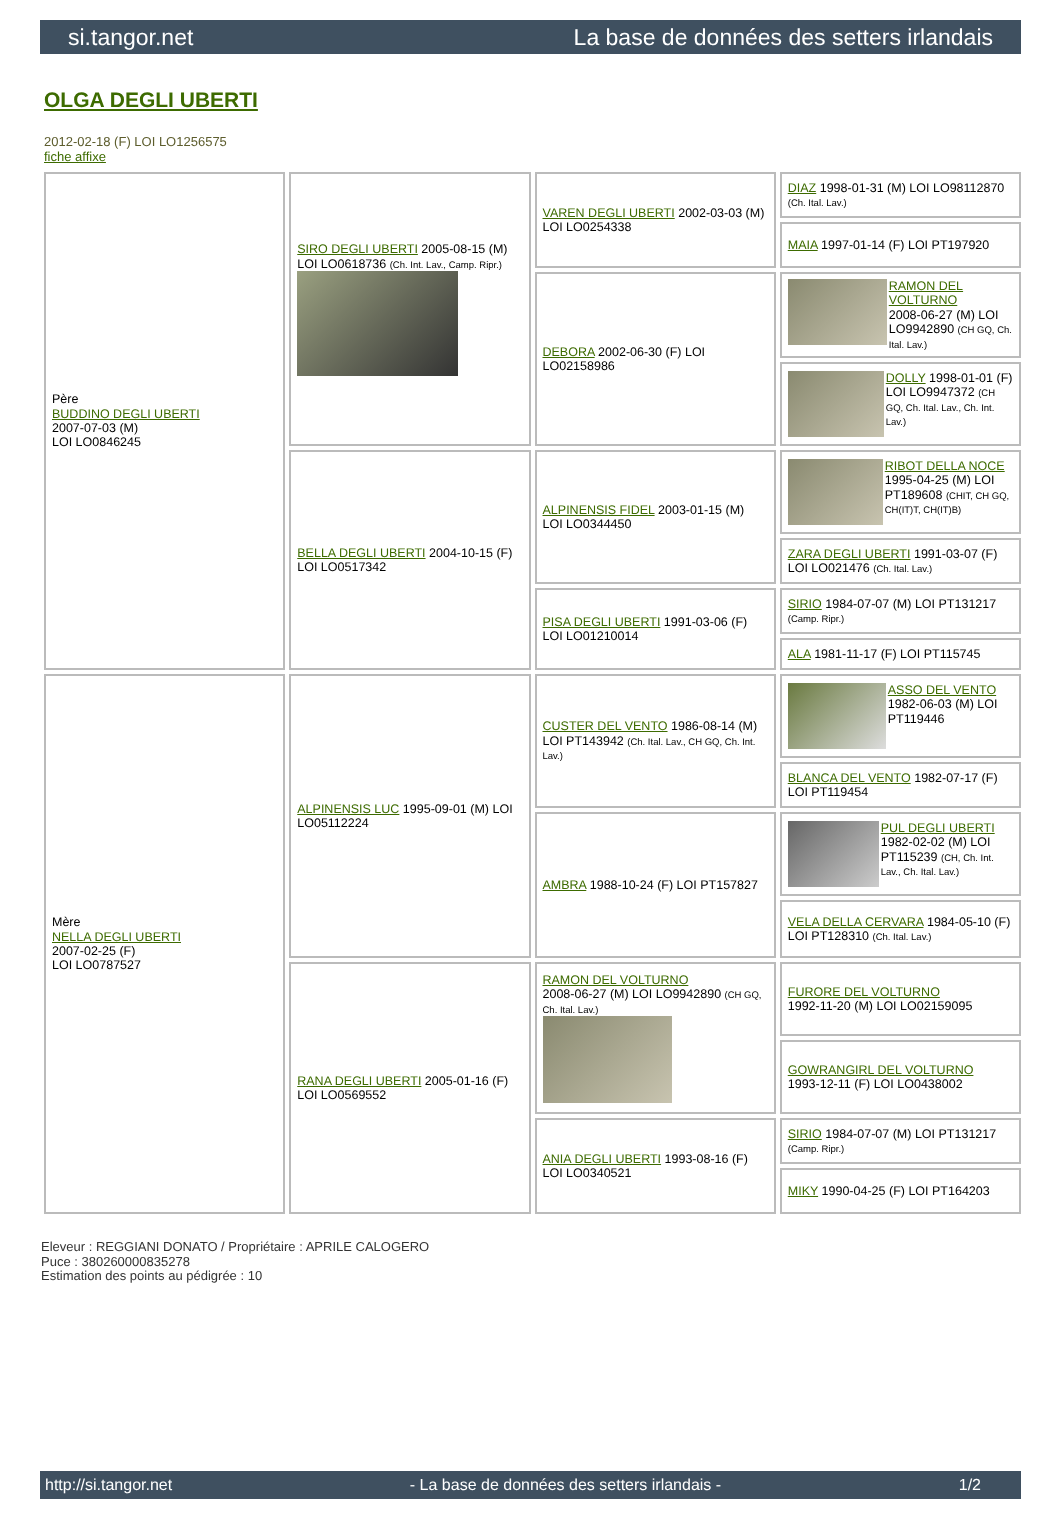si.tangor.net La base de données des setters irlandais
OLGA DEGLI UBERTI
2012-02-18 (F) LOI LO1256575
fiche affixe
| Père BUDDINO DEGLI UBERTI 2007-07-03 (M) LOI LO0846245 | SIRO DEGLI UBERTI 2005-08-15 (M) LOI LO0618736 (Ch. Int. Lav., Camp. Ripr.) | VAREN DEGLI UBERTI 2002-03-03 (M) LOI LO0254338 | DIAZ 1998-01-31 (M) LOI LO98112870 (Ch. Ital. Lav.) |
| | | | MAIA 1997-01-14 (F) LOI PT197920 |
| | | DEBORA 2002-06-30 (F) LOI LO02158986 | RAMON DEL VOLTURNO 2008-06-27 (M) LOI LO9942890 (CH GQ, Ch. Ital. Lav.) |
| | | | DOLLY 1998-01-01 (F) LOI LO9947372 (CH GQ, Ch. Ital. Lav., Ch. Int. Lav.) |
| | BELLA DEGLI UBERTI 2004-10-15 (F) LOI LO0517342 | ALPINENSIS FIDEL 2003-01-15 (M) LOI LO0344450 | RIBOT DELLA NOCE 1995-04-25 (M) LOI PT189608 (CHIT, CH GQ, CH(IT)T, CH(IT)B) |
| | | | ZARA DEGLI UBERTI 1991-03-07 (F) LOI LO021476 (Ch. Ital. Lav.) |
| | | PISA DEGLI UBERTI 1991-03-06 (F) LOI LO01210014 | SIRIO 1984-07-07 (M) LOI PT131217 (Camp. Ripr.) |
| | | | ALA 1981-11-17 (F) LOI PT115745 |
| Mère NELLA DEGLI UBERTI 2007-02-25 (F) LOI LO0787527 | ALPINENSIS LUC 1995-09-01 (M) LOI LO05112224 | CUSTER DEL VENTO 1986-08-14 (M) LOI PT143942 (Ch. Ital. Lav., CH GQ, Ch. Int. Lav.) | ASSO DEL VENTO 1982-06-03 (M) LOI PT119446 |
| | | | BLANCA DEL VENTO 1982-07-17 (F) LOI PT119454 |
| | | AMBRA 1988-10-24 (F) LOI PT157827 | PUL DEGLI UBERTI 1982-02-02 (M) LOI PT115239 (CH, Ch. Int. Lav., Ch. Ital. Lav.) |
| | | | VELA DELLA CERVARA 1984-05-10 (F) LOI PT128310 (Ch. Ital. Lav.) |
| | RANA DEGLI UBERTI 2005-01-16 (F) LOI LO0569552 | RAMON DEL VOLTURNO 2008-06-27 (M) LOI LO9942890 (CH GQ, Ch. Ital. Lav.) | FURORE DEL VOLTURNO 1992-11-20 (M) LOI LO02159095 |
| | | | GOWRANGIRL DEL VOLTURNO 1993-12-11 (F) LOI LO0438002 |
| | | ANIA DEGLI UBERTI 1993-08-16 (F) LOI LO0340521 | SIRIO 1984-07-07 (M) LOI PT131217 (Camp. Ripr.) |
| | | | MIKY 1990-04-25 (F) LOI PT164203 |
Eleveur : REGGIANI DONATO / Propriétaire : APRILE CALOGERO
Puce : 380260000835278
Estimation des points au pédigrée : 10
http://si.tangor.net - La base de données des setters irlandais - 1/2